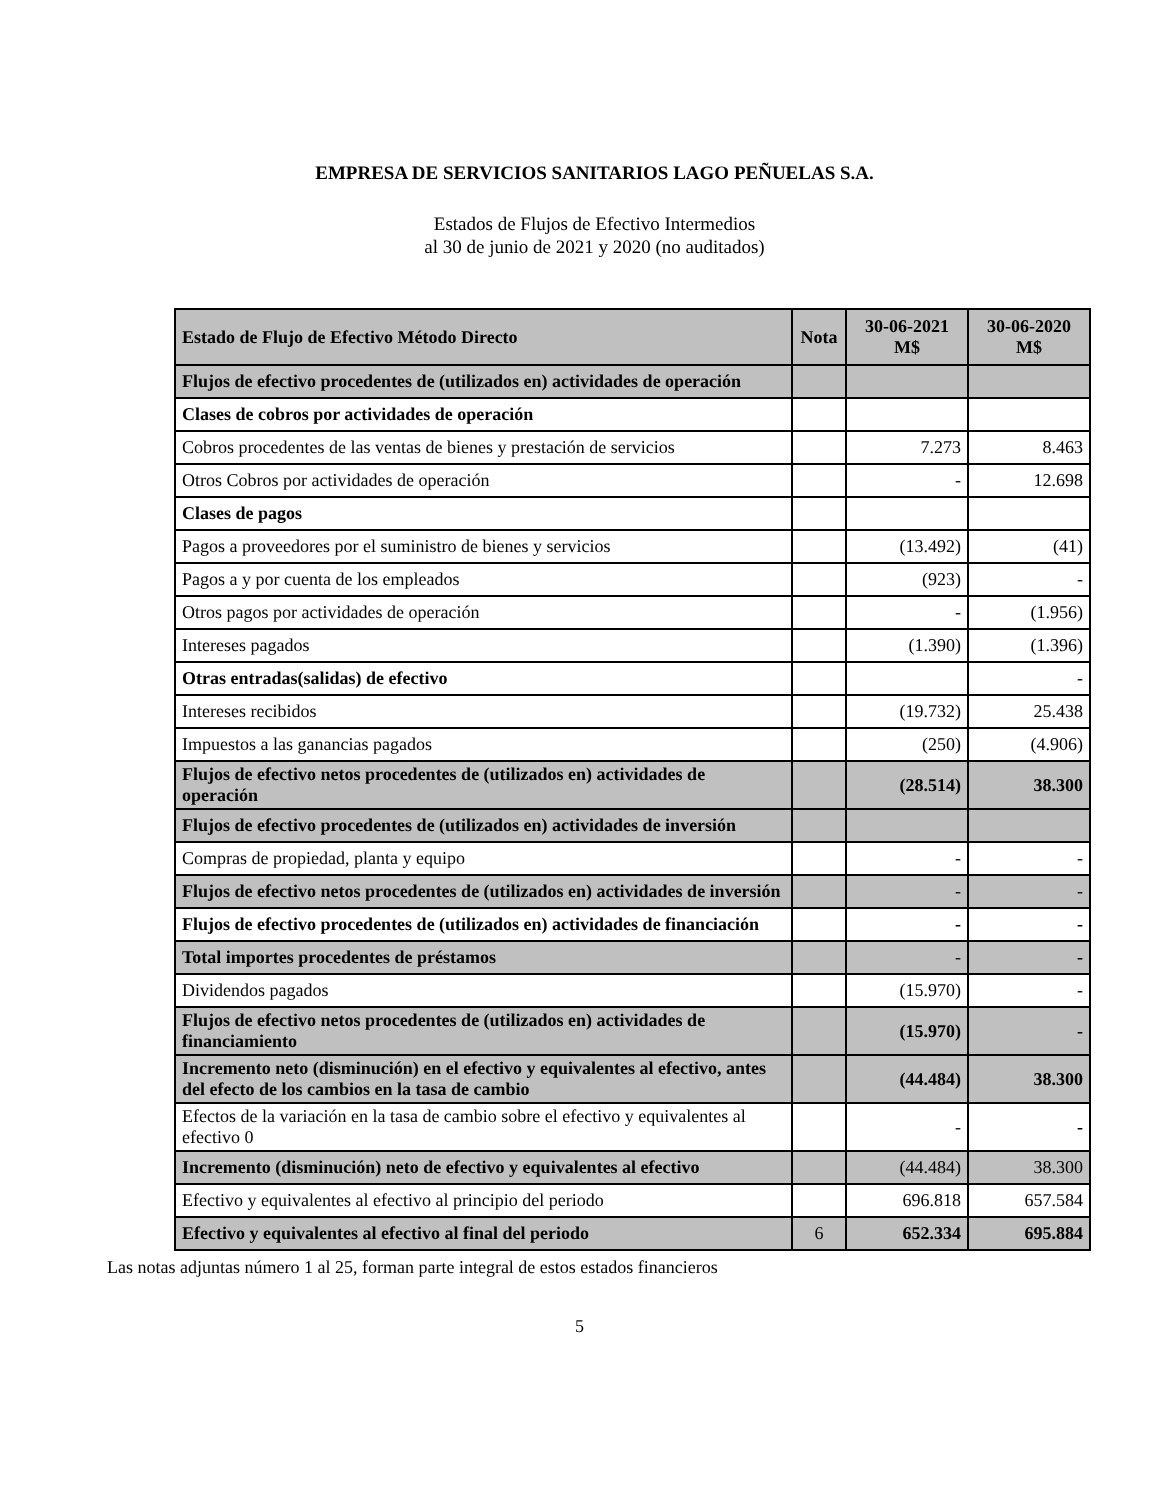EMPRESA DE SERVICIOS SANITARIOS LAGO PEÑUELAS S.A.
Estados de Flujos de Efectivo Intermedios
al 30 de junio de 2021 y 2020 (no auditados)
| Estado de Flujo de Efectivo Método Directo | Nota | 30-06-2021 M$ | 30-06-2020 M$ |
| --- | --- | --- | --- |
| Flujos de efectivo procedentes de (utilizados en) actividades de operación | | | |
| Clases de cobros por actividades de operación | | | |
| Cobros procedentes de las ventas de bienes y prestación de servicios | | 7.273 | 8.463 |
| Otros Cobros por actividades de operación | | - | 12.698 |
| Clases de pagos | | | |
| Pagos a proveedores por el suministro de bienes y servicios | | (13.492) | (41) |
| Pagos a y por cuenta de los empleados | | (923) | - |
| Otros pagos por actividades de operación | | - | (1.956) |
| Intereses pagados | | (1.390) | (1.396) |
| Otras entradas(salidas) de efectivo | | | - |
| Intereses recibidos | | (19.732) | 25.438 |
| Impuestos a las ganancias pagados | | (250) | (4.906) |
| Flujos de efectivo netos procedentes de (utilizados en) actividades de operación | | (28.514) | 38.300 |
| Flujos de efectivo procedentes de (utilizados en) actividades de inversión | | | |
| Compras de propiedad, planta y equipo | | - | - |
| Flujos de efectivo netos procedentes de (utilizados en) actividades de inversión | | - | - |
| Flujos de efectivo procedentes de (utilizados en) actividades de financiación | | - | - |
| Total importes procedentes de préstamos | | - | - |
| Dividendos pagados | | (15.970) | - |
| Flujos de efectivo netos procedentes de (utilizados en) actividades de financiamiento | | (15.970) | - |
| Incremento neto (disminución) en el efectivo y equivalentes al efectivo, antes del efecto de los cambios en la tasa de cambio | | (44.484) | 38.300 |
| Efectos de la variación en la tasa de cambio sobre el efectivo y equivalentes al efectivo 0 | | - | - |
| Incremento (disminución) neto de efectivo y equivalentes al efectivo | | (44.484) | 38.300 |
| Efectivo y equivalentes al efectivo al principio del periodo | | 696.818 | 657.584 |
| Efectivo y equivalentes al efectivo al final del periodo | 6 | 652.334 | 695.884 |
Las notas adjuntas número 1 al 25, forman parte integral de estos estados financieros
5